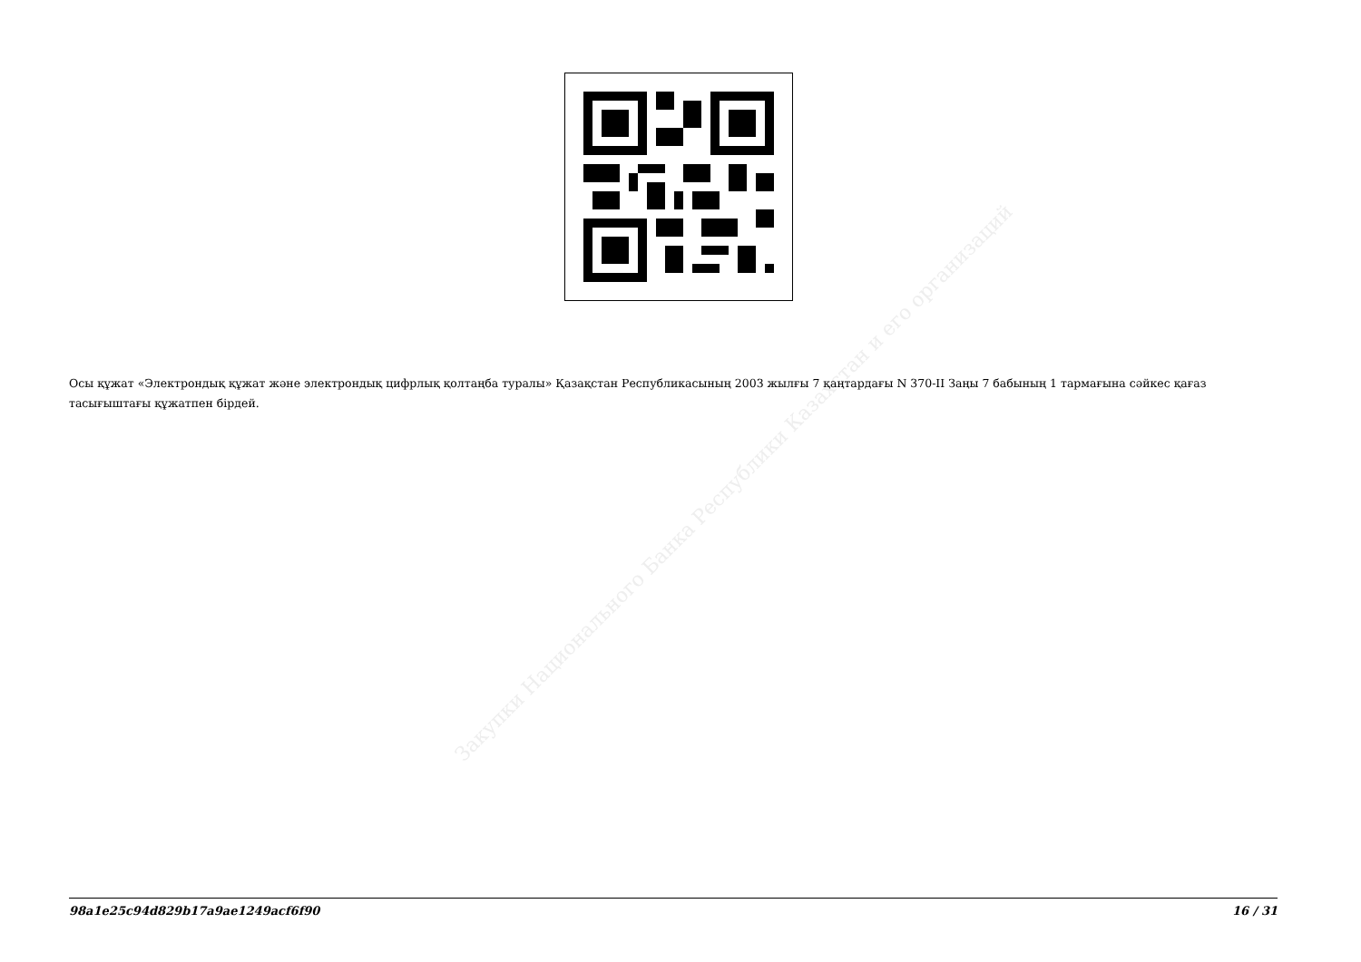Закупки Национального Банка Республики Казахстан и его организаций
Осы құжат «Электрондық құжат және электрондық цифрлық қолтаңба туралы» Қазақстан Республикасының 2003 жылғы 7 қаңтардағы N 370-II Заңы 7 бабының 1 тармағына сәйкес қағаз тасығыштағы құжатпен бірдей.
98a1e25c94d829b17a9ae1249acf6f90 16 / 31